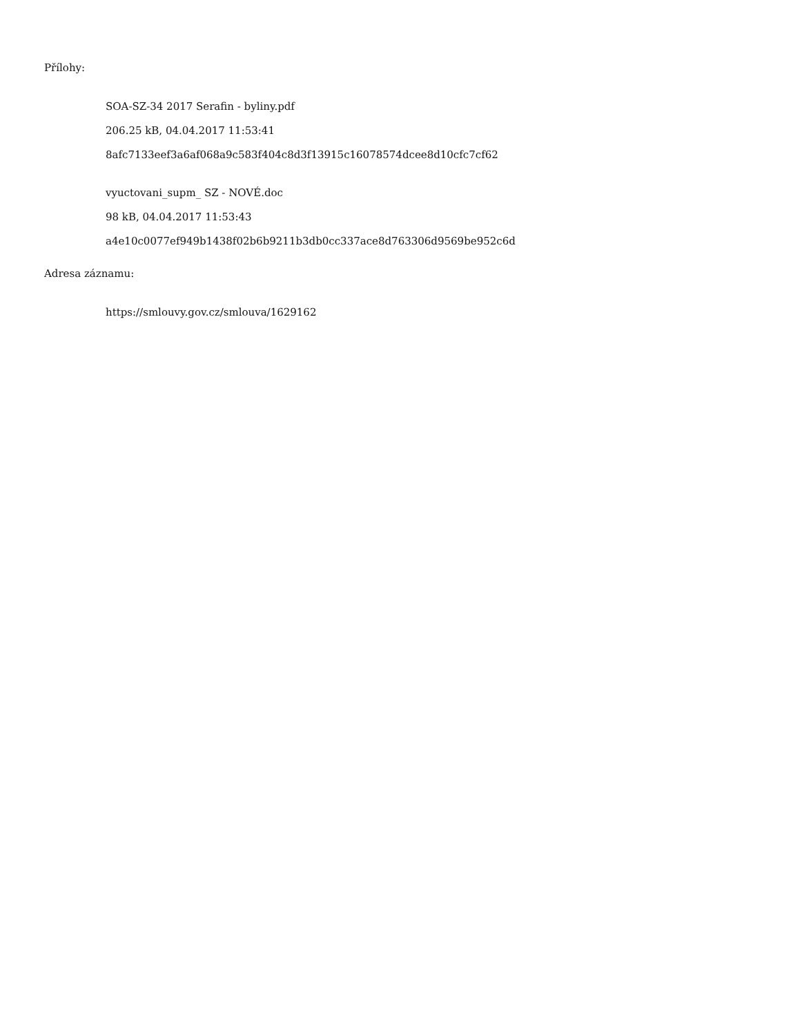Přílohy:
SOA-SZ-34 2017 Serafin - byliny.pdf
206.25 kB, 04.04.2017 11:53:41
8afc7133eef3a6af068a9c583f404c8d3f13915c16078574dcee8d10cfc7cf62
vyuctovani_supm_ SZ - NOVÉ.doc
98 kB, 04.04.2017 11:53:43
a4e10c0077ef949b1438f02b6b9211b3db0cc337ace8d763306d9569be952c6d
Adresa záznamu:
https://smlouvy.gov.cz/smlouva/1629162